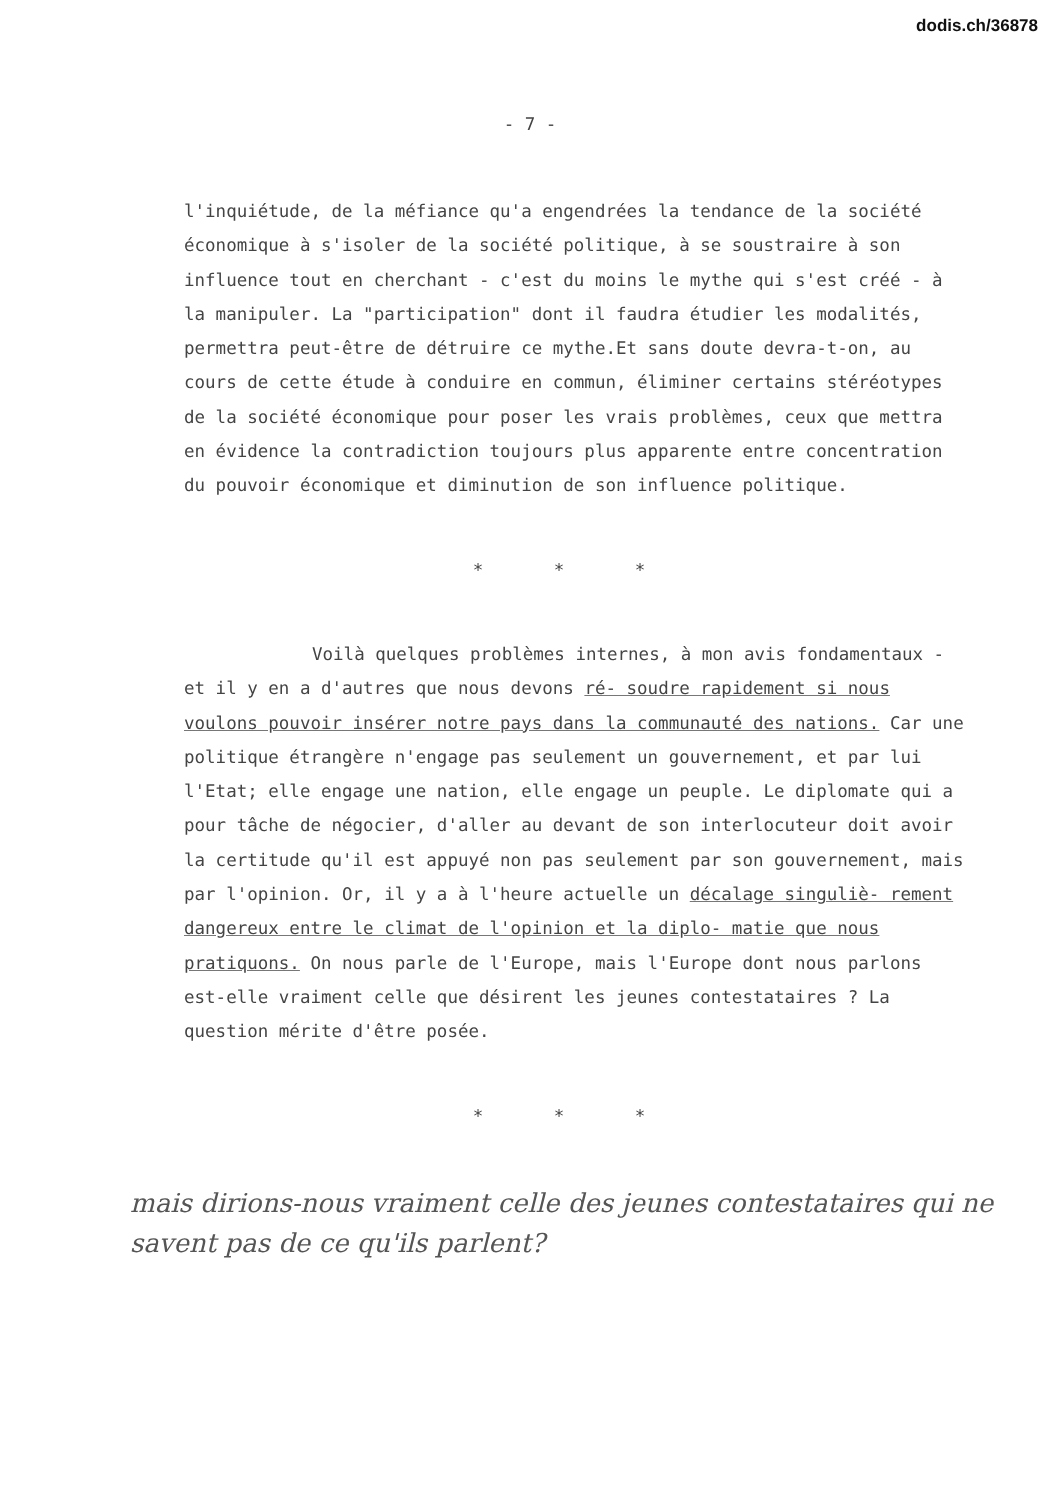dodis.ch/36878
- 7 -
l'inquiétude, de la méfiance qu'a engendrées la tendance de la société économique à s'isoler de la société politique, à se soustraire à son influence tout en cherchant - c'est du moins le mythe qui s'est créé - à la manipuler. La "participation" dont il faudra étudier les modalités, permettra peut-être de détruire ce mythe.Et sans doute devra-t-on, au cours de cette étude à conduire en commun, éliminer certains stéréotypes de la société économique pour poser les vrais problèmes, ceux que mettra en évidence la contradiction toujours plus apparente entre concentration du pouvoir économique et diminution de son influence politique.
* * *
Voilà quelques problèmes internes, à mon avis fondamentaux - et il y en a d'autres que nous devons ré- soudre rapidement si nous voulons pouvoir insérer notre pays dans la communauté des nations. Car une politique étrangère n'engage pas seulement un gouvernement, et par lui l'Etat; elle engage une nation, elle engage un peuple. Le diplomate qui a pour tâche de négocier, d'aller au devant de son interlocuteur doit avoir la certitude qu'il est appuyé non pas seulement par son gouvernement, mais par l'opinion. Or, il y a à l'heure actuelle un décalage singuliè- rement dangereux entre le climat de l'opinion et la diplo- matie que nous pratiquons. On nous parle de l'Europe, mais l'Europe dont nous parlons est-elle vraiment celle que désirent les jeunes contestataires ? La question mérite d'être posée.
* * *
mais dirions-nous vraiment celle des jeunes contestataires qui ne savent pas de ce qu'ils parlent?